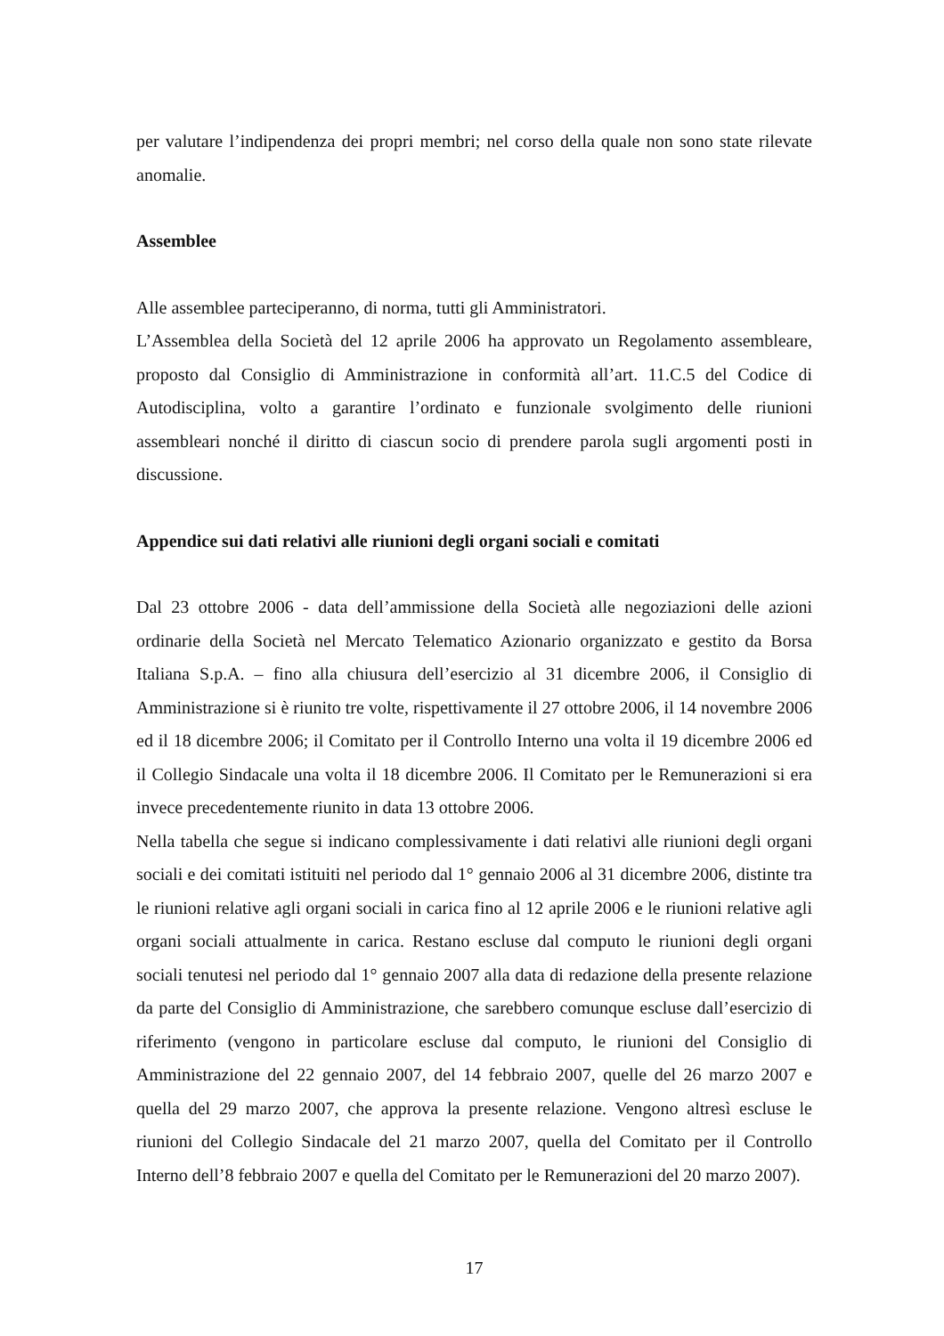per valutare l’indipendenza dei propri membri; nel corso della quale non sono state rilevate anomalie.
Assemblee
Alle assemblee parteciperanno, di norma, tutti gli Amministratori.
L’Assemblea della Società del 12 aprile 2006 ha approvato un Regolamento assembleare, proposto dal Consiglio di Amministrazione in conformità all’art. 11.C.5 del Codice di Autodisciplina, volto a garantire l’ordinato e funzionale svolgimento delle riunioni assembleari nonché il diritto di ciascun socio di prendere parola sugli argomenti posti in discussione.
Appendice sui dati relativi alle riunioni degli organi sociali e comitati
Dal 23 ottobre 2006 - data dell’ammissione della Società alle negoziazioni delle azioni ordinarie della Società nel Mercato Telematico Azionario organizzato e gestito da Borsa Italiana S.p.A. – fino alla chiusura dell’esercizio al 31 dicembre 2006, il Consiglio di Amministrazione si è riunito tre volte, rispettivamente il 27 ottobre 2006, il 14 novembre 2006 ed il 18 dicembre 2006; il Comitato per il Controllo Interno una volta il 19 dicembre 2006 ed il Collegio Sindacale una volta il 18 dicembre 2006. Il Comitato per le Remunerazioni si era invece precedentemente riunito in data 13 ottobre 2006.
Nella tabella che segue si indicano complessivamente i dati relativi alle riunioni degli organi sociali e dei comitati istituiti nel periodo dal 1° gennaio 2006 al 31 dicembre 2006, distinte tra le riunioni relative agli organi sociali in carica fino al 12 aprile 2006 e le riunioni relative agli organi sociali attualmente in carica. Restano escluse dal computo le riunioni degli organi sociali tenutesi nel periodo dal 1° gennaio 2007 alla data di redazione della presente relazione da parte del Consiglio di Amministrazione, che sarebbero comunque escluse dall’esercizio di riferimento (vengono in particolare escluse dal computo, le riunioni del Consiglio di Amministrazione del 22 gennaio 2007, del 14 febbraio 2007, quelle del 26 marzo 2007 e quella del 29 marzo 2007, che approva la presente relazione. Vengono altresì escluse le riunioni del Collegio Sindacale del 21 marzo 2007, quella del Comitato per il Controllo Interno dell’8 febbraio 2007 e quella del Comitato per le Remunerazioni del 20 marzo 2007).
17